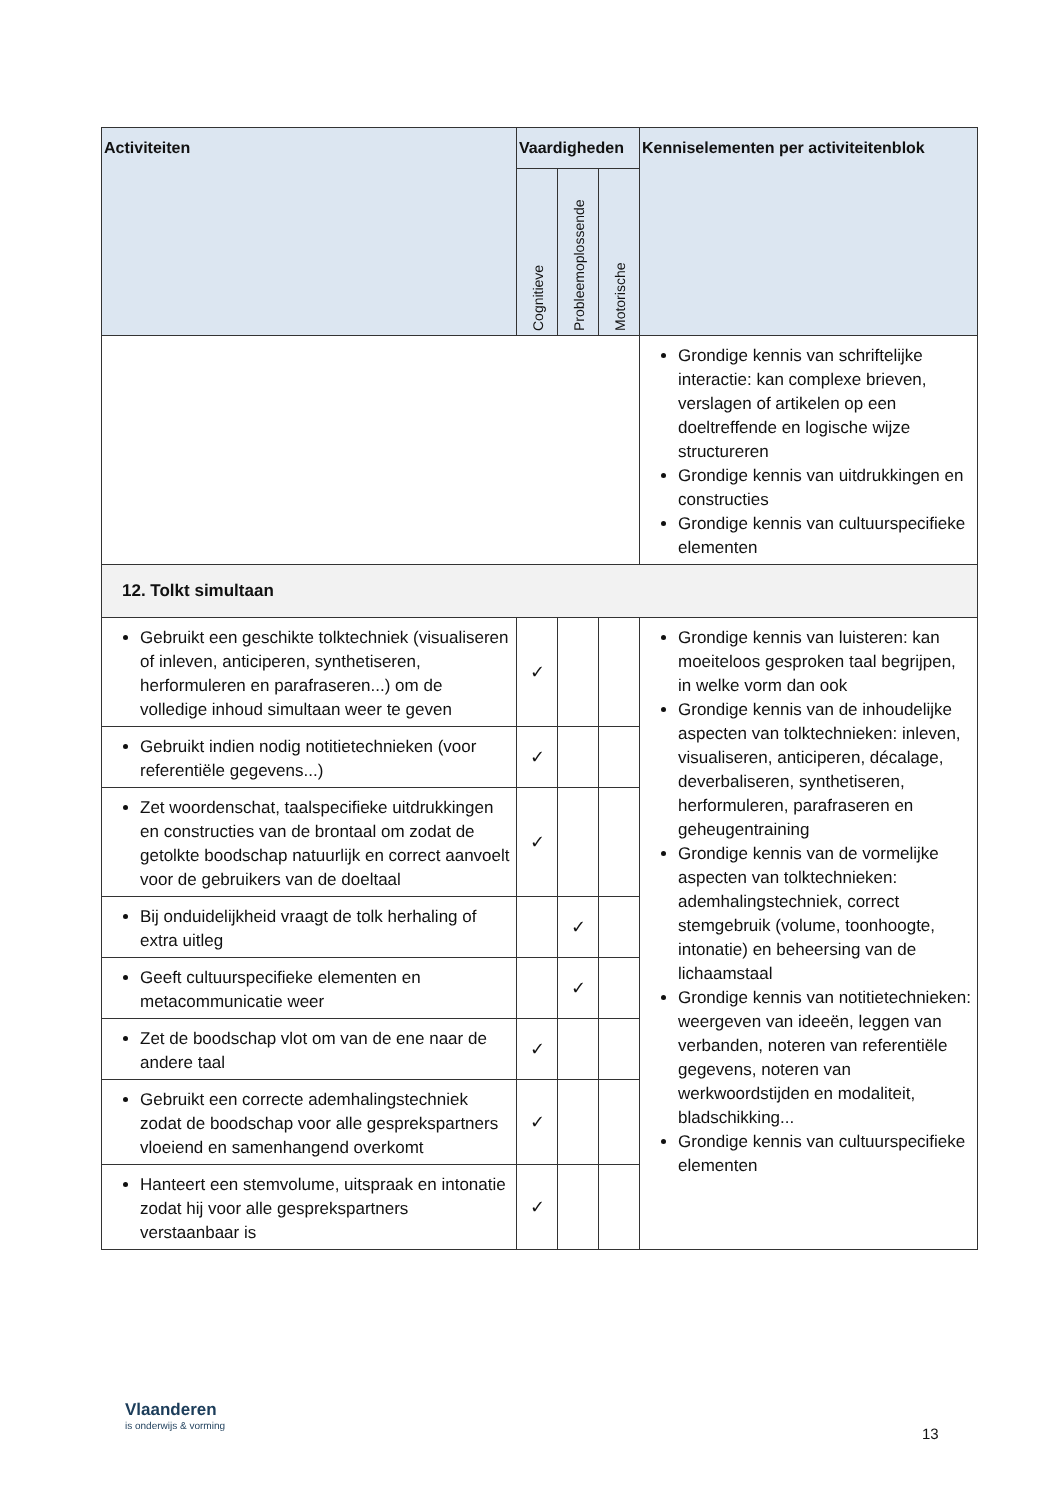| Activiteiten | Vaardigheden | | | Kenniselementen per activiteitenblok |
| --- | --- | --- | --- | --- |
| | Cognitieve | Probleemoplossende | Motorische | |
| | | | | Grondige kennis van schriftelijke interactie: kan complexe brieven, verslagen of artikelen op een doeltreffende en logische wijze structureren Grondige kennis van uitdrukkingen en constructies Grondige kennis van cultuurspecifieke elementen |
| 12. Tolkt simultaan | | | | |
| Gebruikt een geschikte tolktechniek (visualiseren of inleven, anticiperen, synthetiseren, herformuleren en parafraseren...) om de volledige inhoud simultaan weer te geven | ✓ | | | Grondige kennis van luisteren: kan moeiteloos gesproken taal begrijpen, in welke vorm dan ook Grondige kennis van de inhoudelijke aspecten van tolktechnieken: inleven, visualiseren, anticiperen, décalage, deverbaliseren, synthetiseren, herformuleren, parafraseren en geheugentraining Grondige kennis van de vormelijke aspecten van tolktechnieken: ademhalingstechniek, correct stemgebruik (volume, toonhoogte, intonatie) en beheersing van de lichaamstaal Grondige kennis van notitietechnieken: weergeven van ideeën, leggen van verbanden, noteren van referentiële gegevens, noteren van werkwoordstijden en modaliteit, bladschikking... Grondige kennis van cultuurspecifieke elementen |
| Gebruikt indien nodig notitietechnieken (voor referentiële gegevens...) | ✓ | | | |
| Zet woordenschat, taalspecifieke uitdrukkingen en constructies van de brontaal om zodat de getolkte boodschap natuurlijk en correct aanvoelt voor de gebruikers van de doeltaal | ✓ | | | |
| Bij onduidelijkheid vraagt de tolk herhaling of extra uitleg | | ✓ | | |
| Geeft cultuurspecifieke elementen en metacommunicatie weer | | ✓ | | |
| Zet de boodschap vlot om van de ene naar de andere taal | ✓ | | | |
| Gebruikt een correcte ademhalingstechniek zodat de boodschap voor alle gesprekspartners vloeiend en samenhangend overkomt | ✓ | | | |
| Hanteert een stemvolume, uitspraak en intonatie zodat hij voor alle gesprekspartners verstaanbaar is | ✓ | | | |
Vlaanderen
is onderwijs & vorming
13